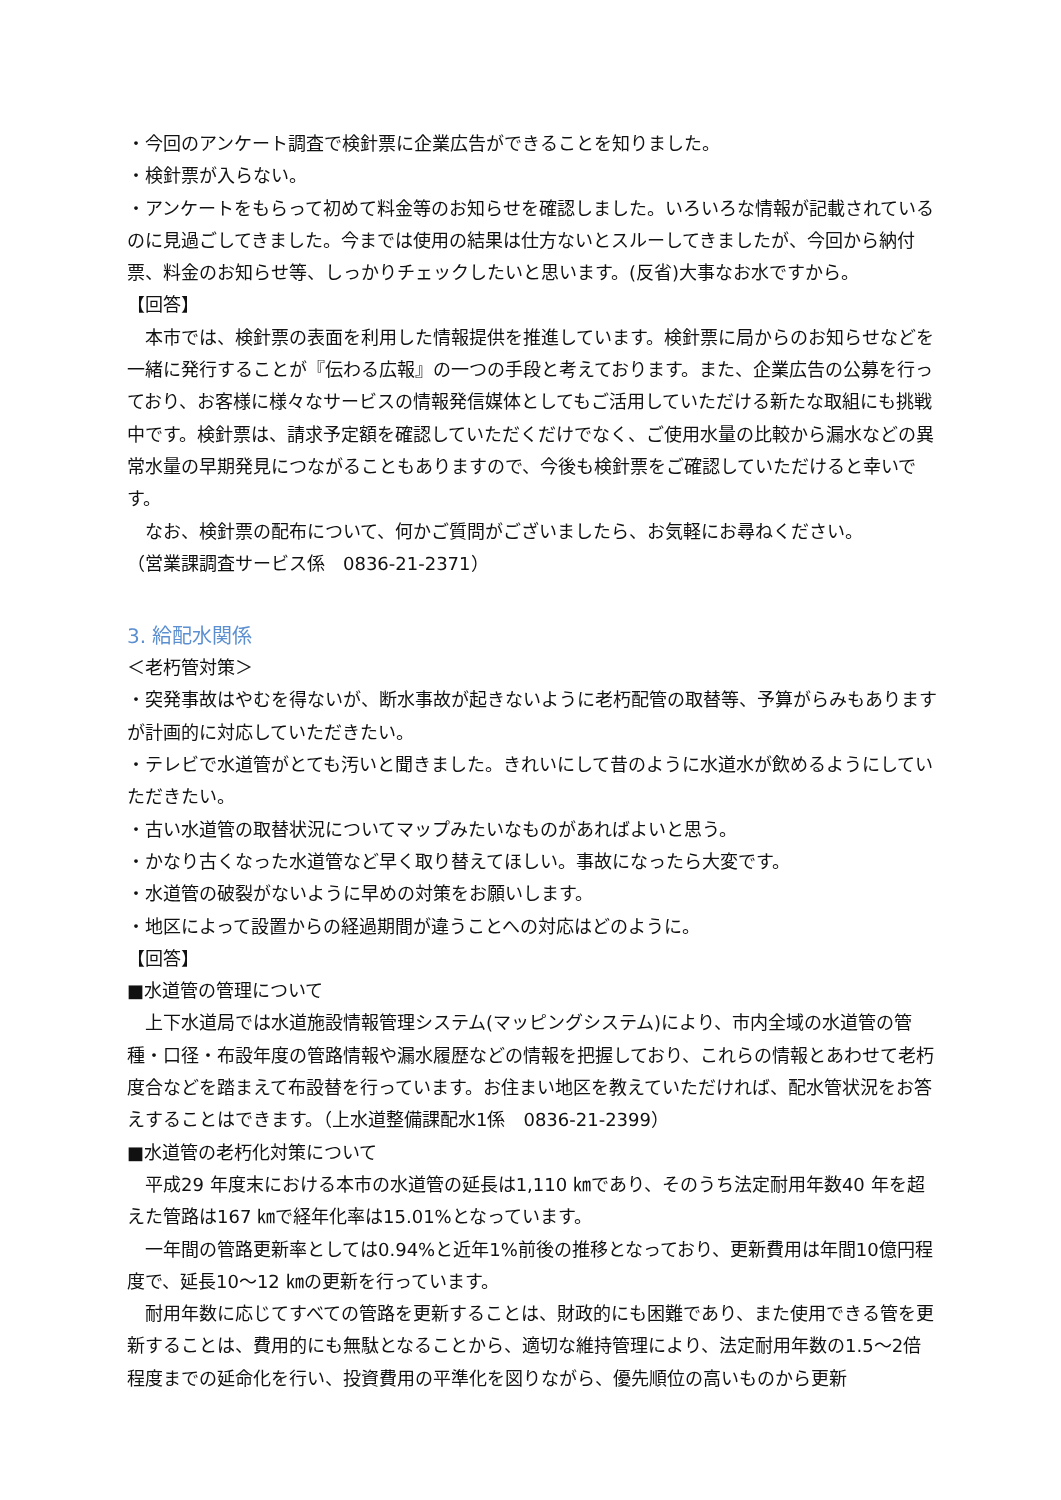・今回のアンケート調査で検針票に企業広告ができることを知りました。
・検針票が入らない。
・アンケートをもらって初めて料金等のお知らせを確認しました。いろいろな情報が記載されているのに見過ごしてきました。今までは使用の結果は仕方ないとスルーしてきましたが、今回から納付票、料金のお知らせ等、しっかりチェックしたいと思います。(反省)大事なお水ですから。
【回答】
本市では、検針票の表面を利用した情報提供を推進しています。検針票に局からのお知らせなどを一緒に発行することが『伝わる広報』の一つの手段と考えております。また、企業広告の公募を行っており、お客様に様々なサービスの情報発信媒体としてもご活用していただける新たな取組にも挑戦中です。検針票は、請求予定額を確認していただくだけでなく、ご使用水量の比較から漏水などの異常水量の早期発見につながることもありますので、今後も検針票をご確認していただけると幸いです。
なお、検針票の配布について、何かご質問がございましたら、お気軽にお尋ねください。
（営業課調査サービス係　0836-21-2371）
3. 給配水関係
＜老朽管対策＞
・突発事故はやむを得ないが、断水事故が起きないように老朽配管の取替等、予算がらみもありますが計画的に対応していただきたい。
・テレビで水道管がとても汚いと聞きました。きれいにして昔のように水道水が飲めるようにしていただきたい。
・古い水道管の取替状況についてマップみたいなものがあればよいと思う。
・かなり古くなった水道管など早く取り替えてほしい。事故になったら大変です。
・水道管の破裂がないように早めの対策をお願いします。
・地区によって設置からの経過期間が違うことへの対応はどのように。
【回答】
■水道管の管理について
上下水道局では水道施設情報管理システム(マッピングシステム)により、市内全域の水道管の管種・口径・布設年度の管路情報や漏水履歴などの情報を把握しており、これらの情報とあわせて老朽度合などを踏まえて布設替を行っています。お住まい地区を教えていただければ、配水管状況をお答えすることはできます。（上水道整備課配水1係　0836-21-2399）
■水道管の老朽化対策について
平成29 年度末における本市の水道管の延長は1,110 ㎞であり、そのうち法定耐用年数40 年を超えた管路は167 ㎞で経年化率は15.01%となっています。
一年間の管路更新率としては0.94%と近年1%前後の推移となっており、更新費用は年間10億円程度で、延長10～12 ㎞の更新を行っています。
耐用年数に応じてすべての管路を更新することは、財政的にも困難であり、また使用できる管を更新することは、費用的にも無駄となることから、適切な維持管理により、法定耐用年数の1.5～2倍程度までの延命化を行い、投資費用の平準化を図りながら、優先順位の高いものから更新